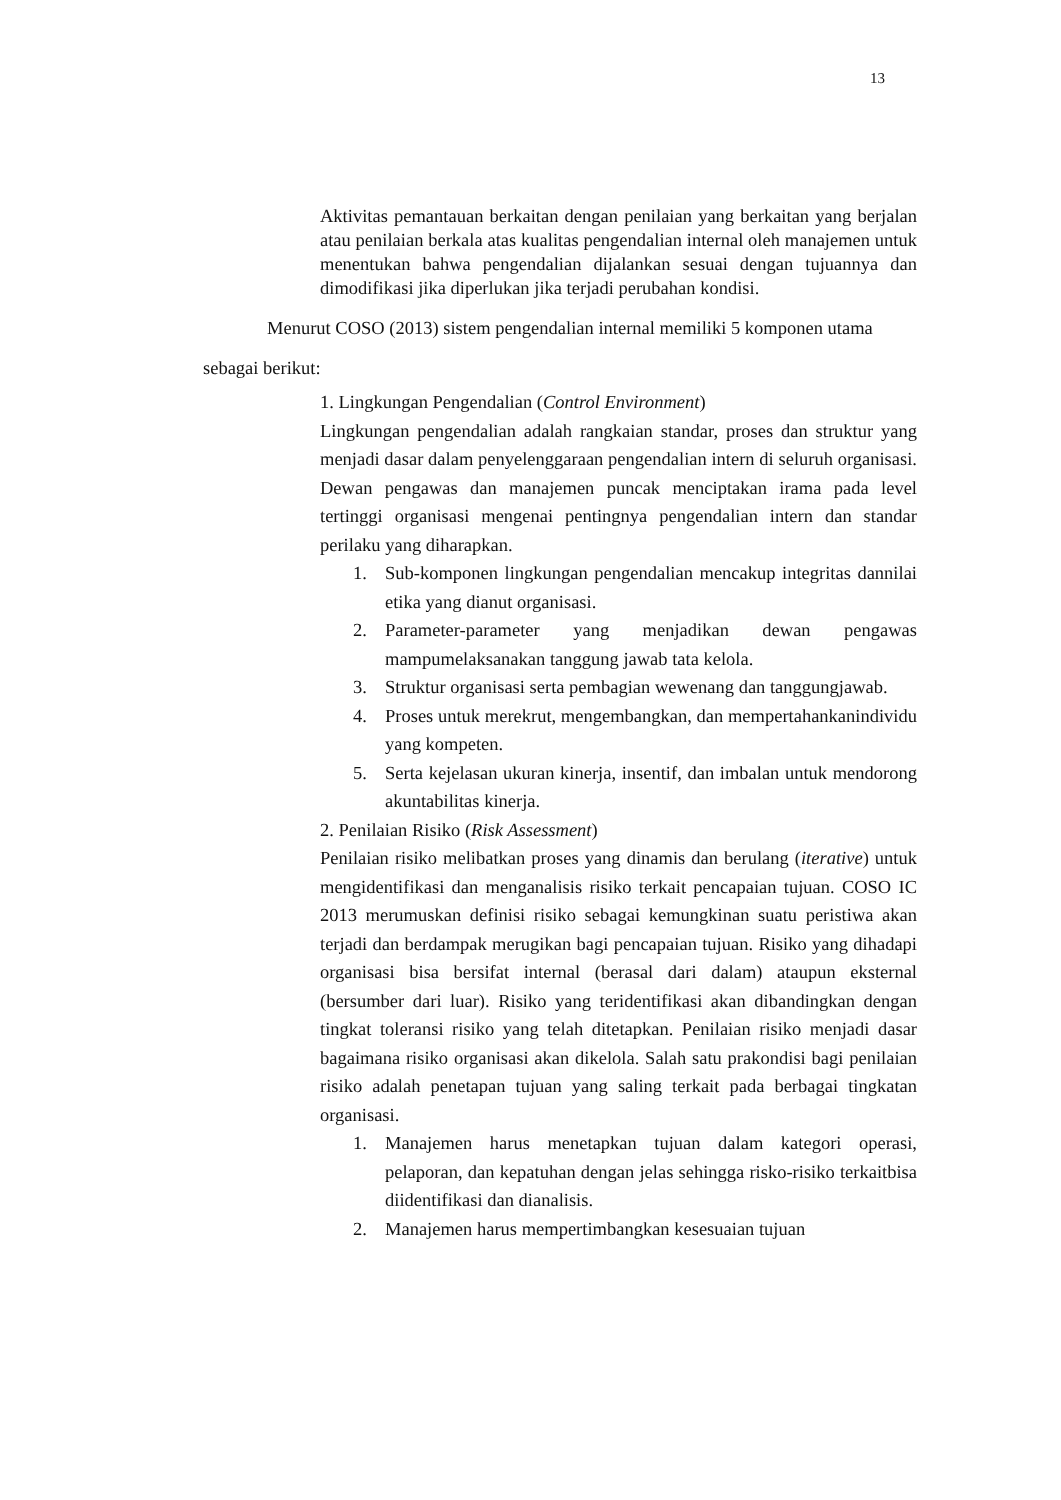13
Aktivitas pemantauan berkaitan dengan penilaian yang berkaitan yang berjalan atau penilaian berkala atas kualitas pengendalian internal oleh manajemen untuk menentukan bahwa pengendalian dijalankan sesuai dengan tujuannya dan dimodifikasi jika diperlukan jika terjadi perubahan kondisi.
Menurut COSO (2013) sistem pengendalian internal memiliki 5 komponen utama sebagai berikut:
1. Lingkungan Pengendalian (Control Environment)
Lingkungan pengendalian adalah rangkaian standar, proses dan struktur yang menjadi dasar dalam penyelenggaraan pengendalian intern di seluruh organisasi. Dewan pengawas dan manajemen puncak menciptakan irama pada level tertinggi organisasi mengenai pentingnya pengendalian intern dan standar perilaku yang diharapkan.
1. Sub-komponen lingkungan pengendalian mencakup integritas dannilai etika yang dianut organisasi.
2. Parameter-parameter yang menjadikan dewan pengawas mampumelaksanakan tanggung jawab tata kelola.
3. Struktur organisasi serta pembagian wewenang dan tanggungjawab.
4. Proses untuk merekrut, mengembangkan, dan mempertahankanindividu yang kompeten.
5. Serta kejelasan ukuran kinerja, insentif, dan imbalan untuk mendorong akuntabilitas kinerja.
2. Penilaian Risiko (Risk Assessment)
Penilaian risiko melibatkan proses yang dinamis dan berulang (iterative) untuk mengidentifikasi dan menganalisis risiko terkait pencapaian tujuan. COSO IC 2013 merumuskan definisi risiko sebagai kemungkinan suatu peristiwa akan terjadi dan berdampak merugikan bagi pencapaian tujuan. Risiko yang dihadapi organisasi bisa bersifat internal (berasal dari dalam) ataupun eksternal (bersumber dari luar). Risiko yang teridentifikasi akan dibandingkan dengan tingkat toleransi risiko yang telah ditetapkan. Penilaian risiko menjadi dasar bagaimana risiko organisasi akan dikelola. Salah satu prakondisi bagi penilaian risiko adalah penetapan tujuan yang saling terkait pada berbagai tingkatan organisasi.
1. Manajemen harus menetapkan tujuan dalam kategori operasi, pelaporan, dan kepatuhan dengan jelas sehingga risko-risiko terkaitbisa diidentifikasi dan dianalisis.
2. Manajemen harus mempertimbangkan kesesuaian tujuan